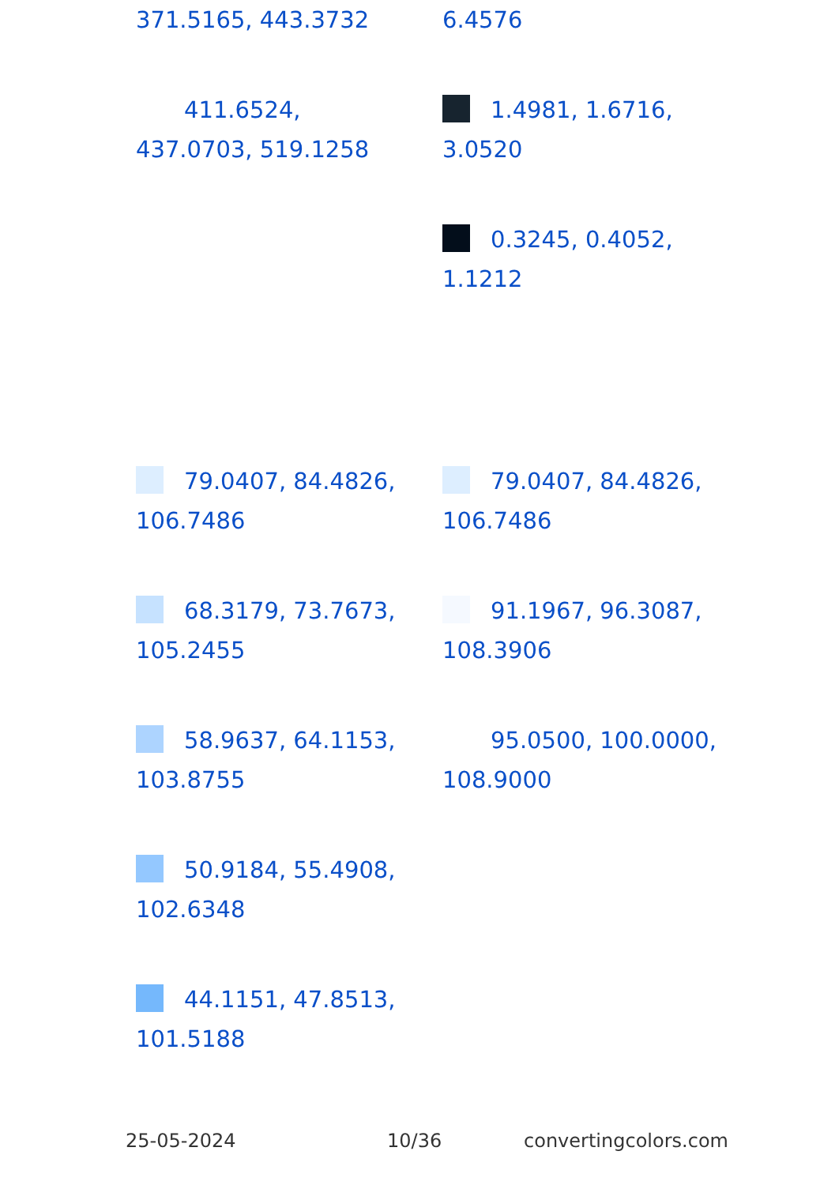371.5165, 443.3732 6.4576
411.6524, 437.0703, 519.1258
1.4981, 1.6716, 3.0520
0.3245, 0.4052, 1.1212
79.0407, 84.4826, 106.7486
79.0407, 84.4826, 106.7486
68.3179, 73.7673, 105.2455
91.1967, 96.3087, 108.3906
58.9637, 64.1153, 103.8755
95.0500, 100.0000, 108.9000
50.9184, 55.4908, 102.6348
44.1151, 47.8513, 101.5188
25-05-2024 10/36 convertingcolors.com